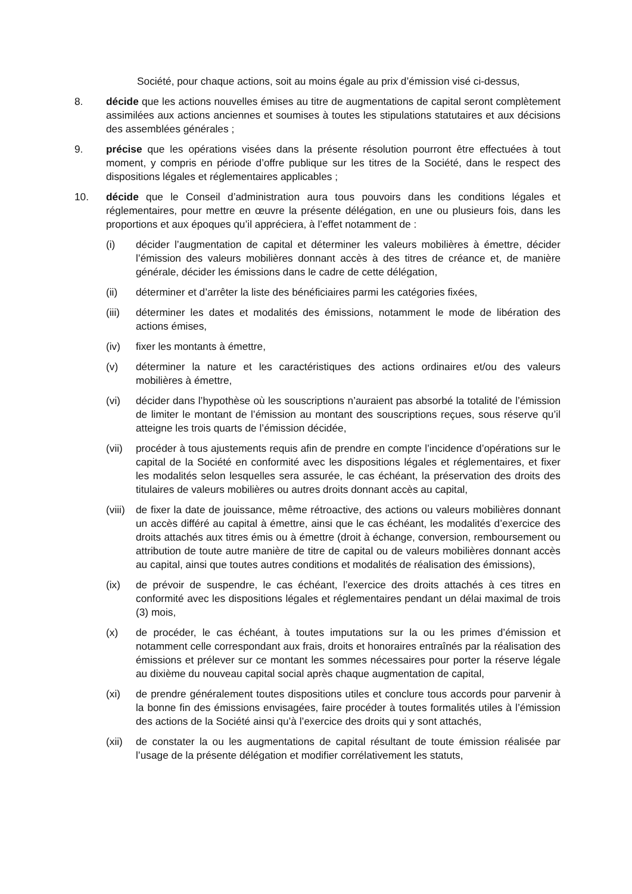Société, pour chaque actions, soit au moins égale au prix d’émission visé ci-dessus,
8. décide que les actions nouvelles émises au titre de augmentations de capital seront complètement assimilées aux actions anciennes et soumises à toutes les stipulations statutaires et aux décisions des assemblées générales ;
9. précise que les opérations visées dans la présente résolution pourront être effectuées à tout moment, y compris en période d’offre publique sur les titres de la Société, dans le respect des dispositions légales et réglementaires applicables ;
10. décide que le Conseil d’administration aura tous pouvoirs dans les conditions légales et réglementaires, pour mettre en œuvre la présente délégation, en une ou plusieurs fois, dans les proportions et aux époques qu’il appréciera, à l’effet notamment de :
(i) décider l’augmentation de capital et déterminer les valeurs mobilières à émettre, décider l’émission des valeurs mobilières donnant accès à des titres de créance et, de manière générale, décider les émissions dans le cadre de cette délégation,
(ii) déterminer et d’arrêter la liste des bénéficiaires parmi les catégories fixées,
(iii)
déterminer les dates et modalités des émissions, notamment le mode de libération des actions émises,
(iv) fixer les montants à émettre,
(v) déterminer la nature et les caractéristiques des actions ordinaires et/ou des valeurs mobilières à émettre,
(vi) décider dans l’hypothèse où les souscriptions n’auraient pas absorbé la totalité de l’émission de limiter le montant de l’émission au montant des souscriptions reçues, sous réserve qu’il atteigne les trois quarts de l’émission décidée,
(vii)
procéder à tous ajustements requis afin de prendre en compte l’incidence d’opérations sur le capital de la Société en conformité avec les dispositions légales et réglementaires, et fixer les modalités selon lesquelles sera assurée, le cas échéant, la préservation des droits des titulaires de valeurs mobilières ou autres droits donnant accès au capital,
(viii)
de fixer la date de jouissance, même rétroactive, des actions ou valeurs mobilières donnant un accès différé au capital à émettre, ainsi que le cas échéant, les modalités d’exercice des droits attachés aux titres émis ou à émettre (droit à échange, conversion, remboursement ou attribution de toute autre manière de titre de capital ou de valeurs mobilières donnant accès au capital, ainsi que toutes autres conditions et modalités de réalisation des émissions),
(ix) de prévoir de suspendre, le cas échéant, l’exercice des droits attachés à ces titres en conformité avec les dispositions légales et réglementaires pendant un délai maximal de trois (3) mois,
(x) de procéder, le cas échéant, à toutes imputations sur la ou les primes d’émission et notamment celle correspondant aux frais, droits et honoraires entraînés par la réalisation des émissions et prélever sur ce montant les sommes nécessaires pour porter la réserve légale au dixième du nouveau capital social après chaque augmentation de capital,
(xi) de prendre généralement toutes dispositions utiles et conclure tous accords pour parvenir à la bonne fin des émissions envisagées, faire procéder à toutes formalités utiles à l’émission des actions de la Société ainsi qu’à l’exercice des droits qui y sont attachés,
(xii)
de constater la ou les augmentations de capital résultant de toute émission réalisée par l’usage de la présente délégation et modifier corrélativement les statuts,